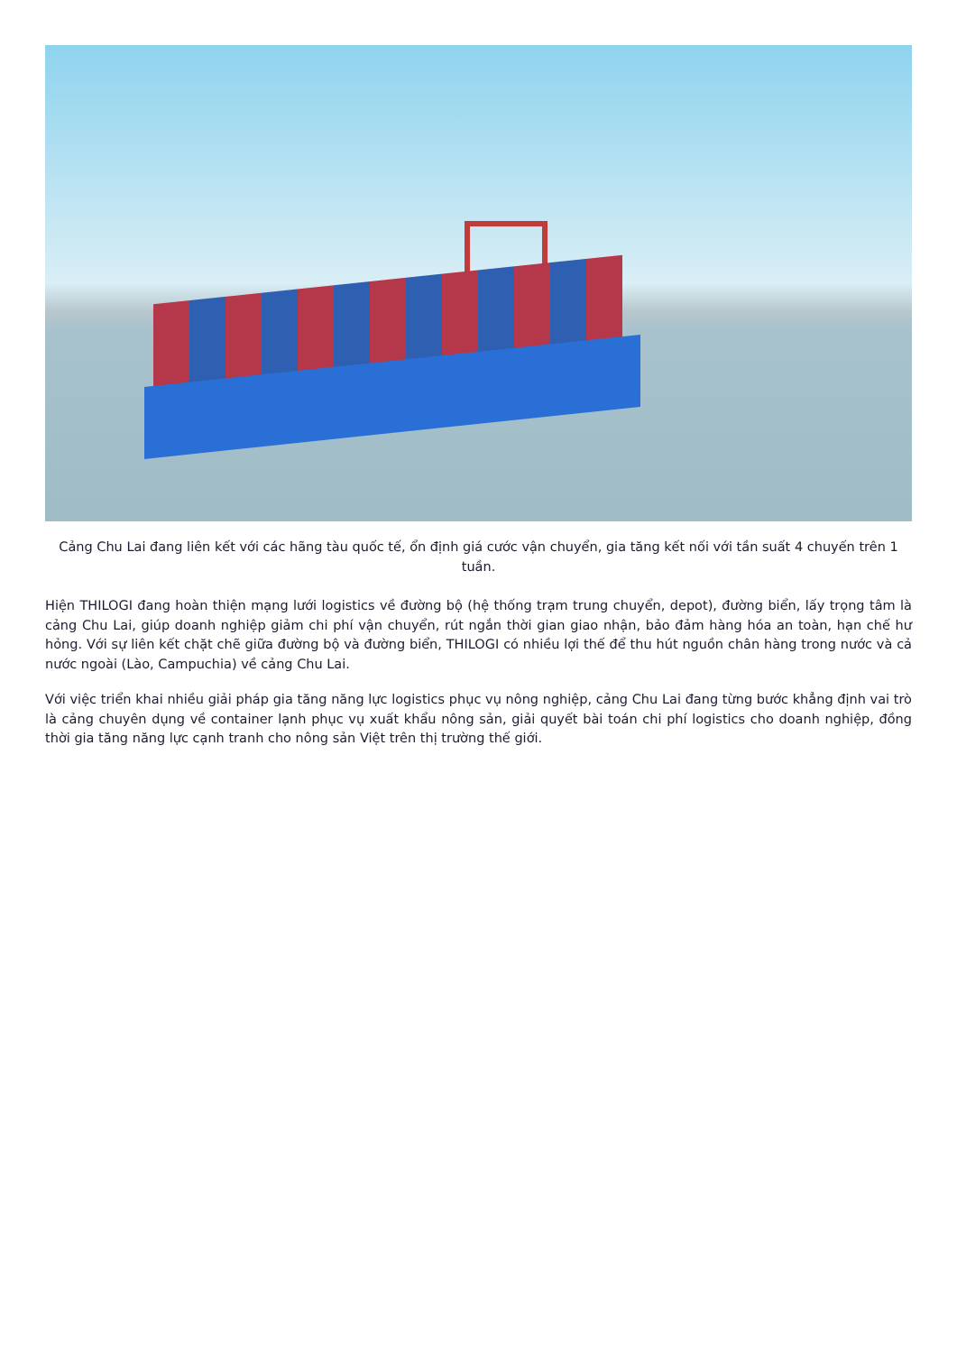Cảng Chu Lai đang liên kết với các hãng tàu quốc tế, ổn định giá cước vận chuyển, gia tăng kết nối với tần suất 4 chuyến trên 1 tuần.
Hiện THILOGI đang hoàn thiện mạng lưới logistics về đường bộ (hệ thống trạm trung chuyển, depot), đường biển, lấy trọng tâm là cảng Chu Lai, giúp doanh nghiệp giảm chi phí vận chuyển, rút ngắn thời gian giao nhận, bảo đảm hàng hóa an toàn, hạn chế hư hỏng. Với sự liên kết chặt chẽ giữa đường bộ và đường biển, THILOGI có nhiều lợi thế để thu hút nguồn chân hàng trong nước và cả nước ngoài (Lào, Campuchia) về cảng Chu Lai.
Với việc triển khai nhiều giải pháp gia tăng năng lực logistics phục vụ nông nghiệp, cảng Chu Lai đang từng bước khẳng định vai trò là cảng chuyên dụng về container lạnh phục vụ xuất khẩu nông sản, giải quyết bài toán chi phí logistics cho doanh nghiệp, đồng thời gia tăng năng lực cạnh tranh cho nông sản Việt trên thị trường thế giới.